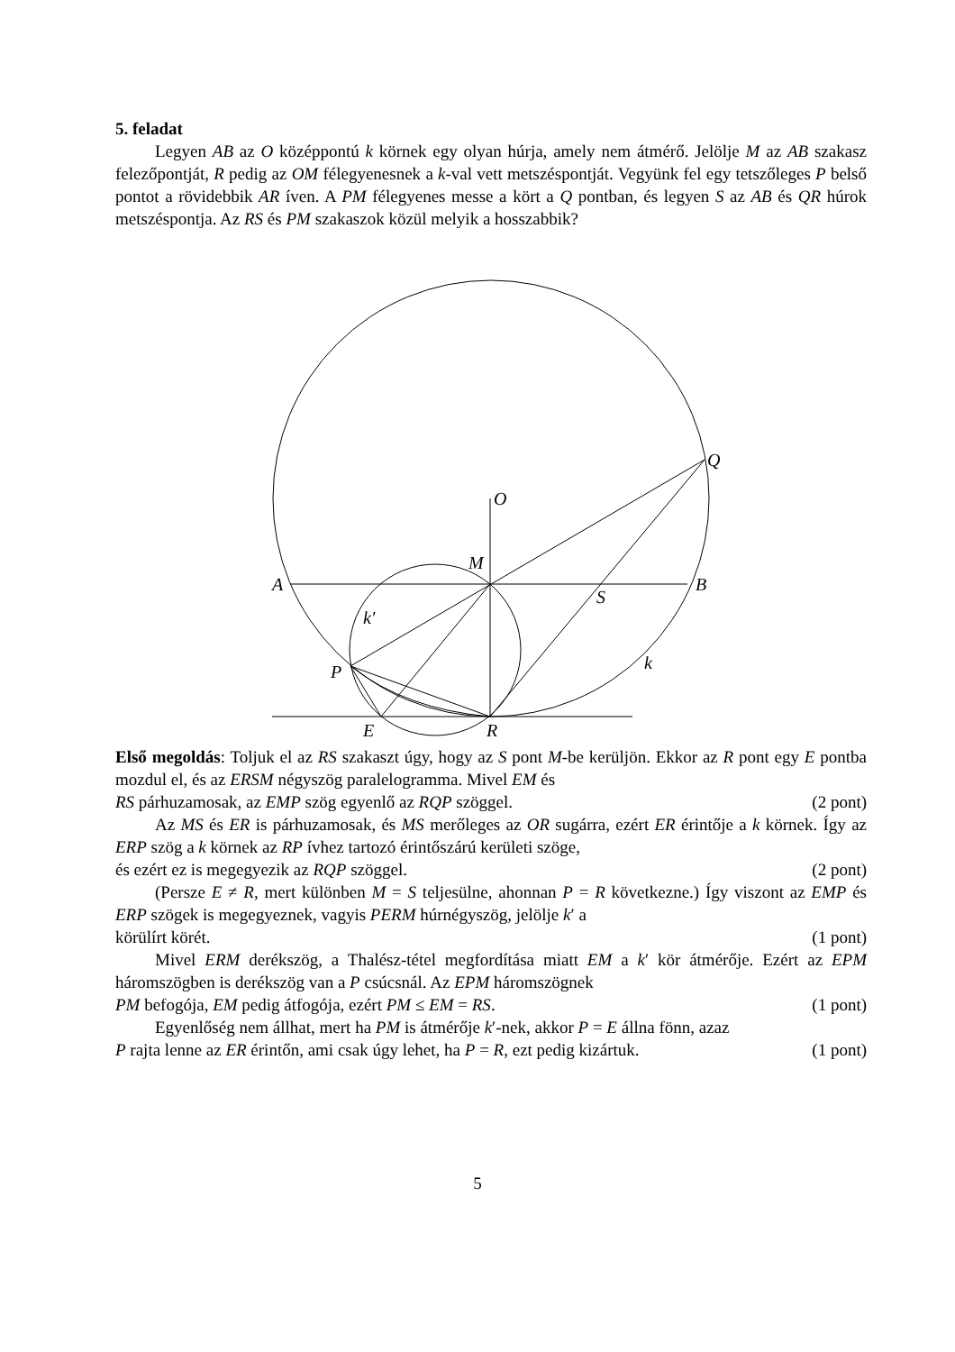5. feladat
Legyen AB az O középpontú k körnek egy olyan húrja, amely nem átmérő. Jelölje M az AB szakasz felezőpontját, R pedig az OM félegyenesnek a k-val vett metszéspontját. Vegyünk fel egy tetszőleges P belső pontot a rövidebbik AR íven. A PM félegyenes messe a kört a Q pontban, és legyen S az AB és QR húrok metszéspontja. Az RS és PM szakaszok közül melyik a hosszabbik?
O
M
A
B
S
k′
P
k
Q
E
R
Első megoldás: Toljuk el az RS szakaszt úgy, hogy az S pont M-be kerüljön. Ekkor az R pont egy E pontba mozdul el, és az ERSM négyszög paralelogramma. Mivel EM és
RS párhuzamosak, az EMP szög egyenlő az RQP szöggel. (2 pont)
Az MS és ER is párhuzamosak, és MS merőleges az OR sugárra, ezért ER érintője a k körnek. Így az ERP szög a k körnek az RP ívhez tartozó érintőszárú kerületi szöge,
és ezért ez is megegyezik az RQP szöggel. (2 pont)
(Persze E ≠ R, mert különben M = S teljesülne, ahonnan P = R következne.) Így viszont az EMP és ERP szögek is megegyeznek, vagyis PERM húrnégyszög, jelölje k′ a
körülírt körét. (1 pont)
Mivel ERM derékszög, a Thalész-tétel megfordítása miatt EM a k′ kör átmérője. Ezért az EPM háromszögben is derékszög van a P csúcsnál. Az EPM háromszögnek
PM befogója, EM pedig átfogója, ezért PM ≤ EM = RS. (1 pont)
Egyenlőség nem állhat, mert ha PM is átmérője k′-nek, akkor P = E állna fönn, azaz
P rajta lenne az ER érintőn, ami csak úgy lehet, ha P = R, ezt pedig kizártuk. (1 pont)
5